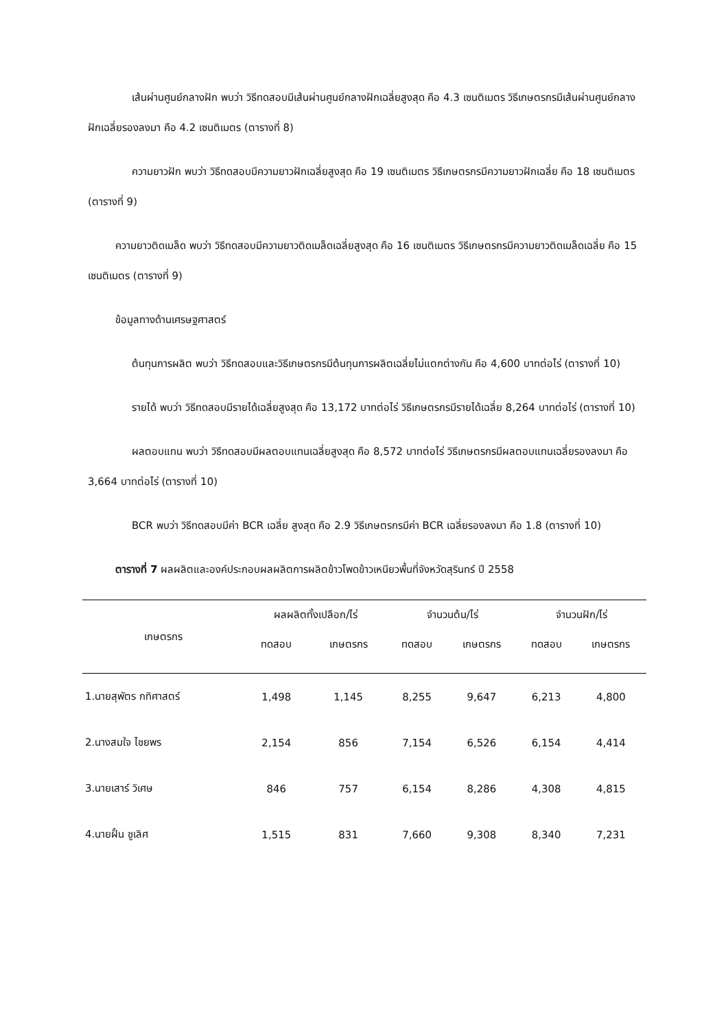เส้นผ่านศูนย์กลางฝัก พบว่า วิธีทดสอบมีเส้นผ่านศูนย์กลางฝักเฉลี่ยสูงสุด คือ 4.3 เซนติเมตร วิธีเกษตรกรมีเส้นผ่านศูนย์กลางฝักเฉลี่ยรองลงมา คือ 4.2 เซนติเมตร (ตารางที่ 8)
ความยาวฝัก พบว่า วิธีทดสอบมีความยาวฝักเฉลี่ยสูงสุด คือ 19 เซนติเมตร วิธีเกษตรกรมีความยาวฝักเฉลี่ย คือ 18 เซนติเมตร (ตารางที่ 9)
ความยาวติดเมล็ด พบว่า วิธีทดสอบมีความยาวติดเมล็ดเฉลี่ยสูงสุด คือ 16 เซนติเมตร วิธีเกษตรกรมีความยาวติดเมล็ดเฉลี่ย คือ 15 เซนติเมตร (ตารางที่ 9)
ข้อมูลทางด้านเศรษฐศาสตร์
ต้นทุนการผลิต พบว่า วิธีทดสอบและวิธีเกษตรกรมีต้นทุนการผลิตเฉลี่ยไม่แตกต่างกัน คือ 4,600 บาทต่อไร่ (ตารางที่ 10)
รายได้ พบว่า วิธีทดสอบมีรายได้เฉลี่ยสูงสุด คือ 13,172 บาทต่อไร่ วิธีเกษตรกรมีรายได้เฉลี่ย 8,264 บาทต่อไร่ (ตารางที่ 10)
ผลตอบแทน พบว่า วิธีทดสอบมีผลตอบแทนเฉลี่ยสูงสุด คือ 8,572 บาทต่อไร่ วิธีเกษตรกรมีผลตอบแทนเฉลี่ยรองลงมา คือ 3,664 บาทต่อไร่ (ตารางที่ 10)
BCR พบว่า วิธีทดสอบมีค่า BCR เฉลี่ย สูงสุด คือ 2.9 วิธีเกษตรกรมีค่า BCR เฉลี่ยรองลงมา คือ 1.8 (ตารางที่ 10)
ตารางที่ 7 ผลผลิตและองค์ประกอบผลผลิตการผลิตข้าวโพดข้าวเหนียวพื้นที่จังหวัดสุรินทร์ ปี 2558
| เกษตรกร | ผลผลิตทั้งเปลือก/ไร่ | | จำนวนต้น/ไร่ | | จำนวนฝัก/ไร่ | |
| --- | --- | --- | --- | --- | --- | --- |
| | ทดสอบ | เกษตรกร | ทดสอบ | เกษตรกร | ทดสอบ | เกษตรกร |
| 1.นายสุพัตร กทิศาสตร์ | 1,498 | 1,145 | 8,255 | 9,647 | 6,213 | 4,800 |
| 2.นางสมใจ ไชยพร | 2,154 | 856 | 7,154 | 6,526 | 6,154 | 4,414 |
| 3.นายเสาร์ วิเศษ | 846 | 757 | 6,154 | 8,286 | 4,308 | 4,815 |
| 4.นายฝั้น ชูเลิศ | 1,515 | 831 | 7,660 | 9,308 | 8,340 | 7,231 |